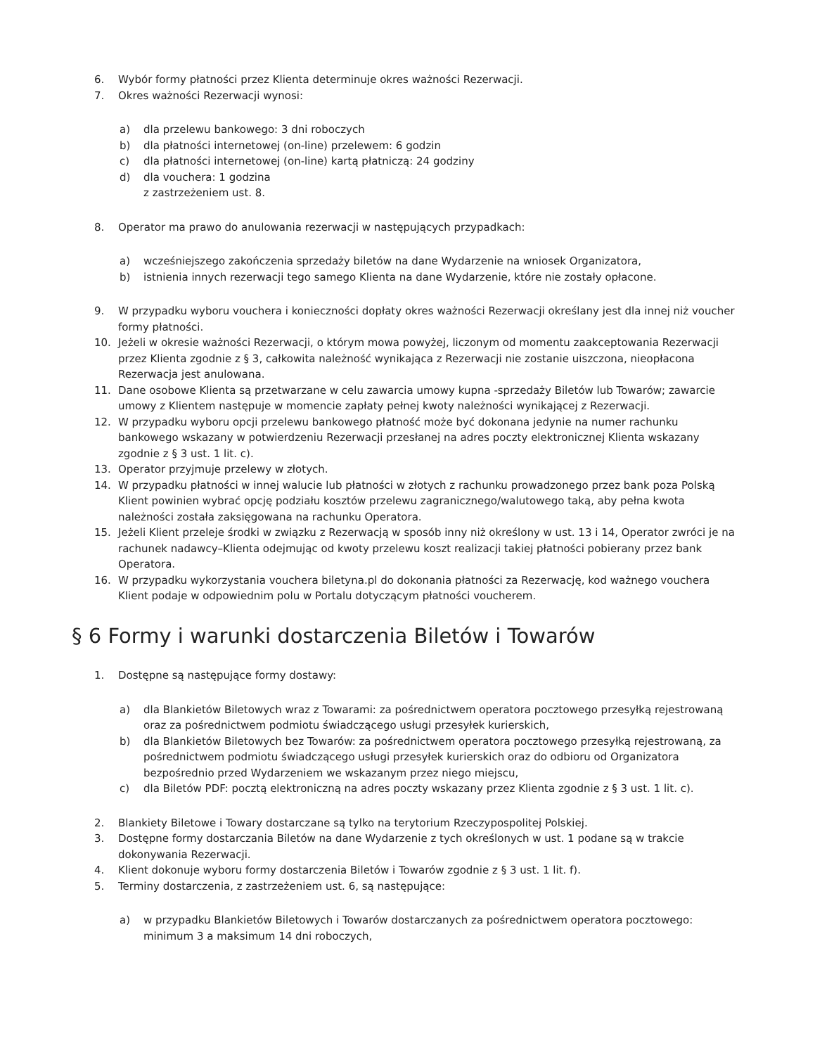6. Wybór formy płatności przez Klienta determinuje okres ważności Rezerwacji.
7. Okres ważności Rezerwacji wynosi:
a) dla przelewu bankowego: 3 dni roboczych
b) dla płatności internetowej (on-line) przelewem: 6 godzin
c) dla płatności internetowej (on-line) kartą płatniczą: 24 godziny
d) dla vouchera: 1 godzina
z zastrzeżeniem ust. 8.
8. Operator ma prawo do anulowania rezerwacji w następujących przypadkach:
a) wcześniejszego zakończenia sprzedaży biletów na dane Wydarzenie na wniosek Organizatora,
b) istnienia innych rezerwacji tego samego Klienta na dane Wydarzenie, które nie zostały opłacone.
9. W przypadku wyboru vouchera i konieczności dopłaty okres ważności Rezerwacji określany jest dla innej niż voucher formy płatności.
10. Jeżeli w okresie ważności Rezerwacji, o którym mowa powyżej, liczonym od momentu zaakceptowania Rezerwacji przez Klienta zgodnie z § 3, całkowita należność wynikająca z Rezerwacji nie zostanie uiszczona, nieopłacona Rezerwacja jest anulowana.
11. Dane osobowe Klienta są przetwarzane w celu zawarcia umowy kupna -sprzedaży Biletów lub Towarów; zawarcie umowy z Klientem następuje w momencie zapłaty pełnej kwoty należności wynikającej z Rezerwacji.
12. W przypadku wyboru opcji przelewu bankowego płatność może być dokonana jedynie na numer rachunku bankowego wskazany w potwierdzeniu Rezerwacji przesłanej na adres poczty elektronicznej Klienta wskazany zgodnie z § 3 ust. 1 lit. c).
13. Operator przyjmuje przelewy w złotych.
14. W przypadku płatności w innej walucie lub płatności w złotych z rachunku prowadzonego przez bank poza Polską Klient powinien wybrać opcję podziału kosztów przelewu zagranicznego/walutowego taką, aby pełna kwota należności została zaksięgowana na rachunku Operatora.
15. Jeżeli Klient przeleje środki w związku z Rezerwacją w sposób inny niż określony w ust. 13 i 14, Operator zwróci je na rachunek nadawcy–Klienta odejmując od kwoty przelewu koszt realizacji takiej płatności pobierany przez bank Operatora.
16. W przypadku wykorzystania vouchera biletyna.pl do dokonania płatności za Rezerwację, kod ważnego vouchera Klient podaje w odpowiednim polu w Portalu dotyczącym płatności voucherem.
§ 6 Formy i warunki dostarczenia Biletów i Towarów
1. Dostępne są następujące formy dostawy:
a) dla Blankietów Biletowych wraz z Towarami: za pośrednictwem operatora pocztowego przesyłką rejestrowaną oraz za pośrednictwem podmiotu świadczącego usługi przesyłek kurierskich,
b) dla Blankietów Biletowych bez Towarów: za pośrednictwem operatora pocztowego przesyłką rejestrowaną, za pośrednictwem podmiotu świadczącego usługi przesyłek kurierskich oraz do odbioru od Organizatora bezpośrednio przed Wydarzeniem we wskazanym przez niego miejscu,
c) dla Biletów PDF: pocztą elektroniczną na adres poczty wskazany przez Klienta zgodnie z § 3 ust. 1 lit. c).
2. Blankiety Biletowe i Towary dostarczane są tylko na terytorium Rzeczypospolitej Polskiej.
3. Dostępne formy dostarczania Biletów na dane Wydarzenie z tych określonych w ust. 1 podane są w trakcie dokonywania Rezerwacji.
4. Klient dokonuje wyboru formy dostarczenia Biletów i Towarów zgodnie z § 3 ust. 1 lit. f).
5. Terminy dostarczenia, z zastrzeżeniem ust. 6, są następujące:
a) w przypadku Blankietów Biletowych i Towarów dostarczanych za pośrednictwem operatora pocztowego: minimum 3 a maksimum 14 dni roboczych,